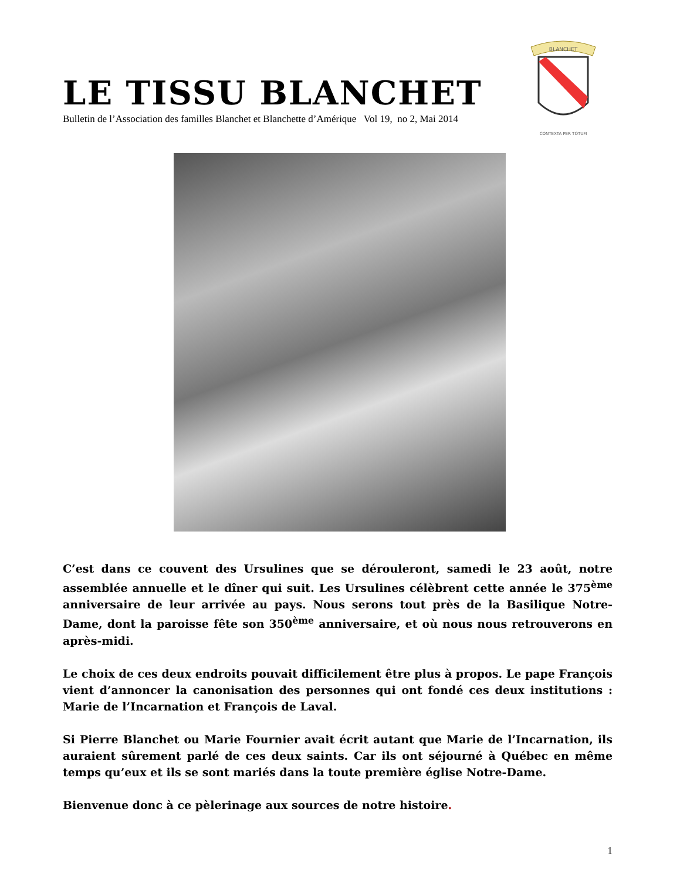LE TISSU BLANCHET
Bulletin de l’Association des familles Blanchet et Blanchette d’Amérique Vol 19, no 2, Mai 2014
BLANCHET
CONTEXTA PER TOTUM
C’est dans ce couvent des Ursulines que se dérouleront, samedi le 23 août, notre assemblée annuelle et le dîner qui suit. Les Ursulines célèbrent cette année le 375<sup>ème</sup> anniversaire de leur arrivée au pays. Nous serons tout près de la Basilique Notre-Dame, dont la paroisse fête son 350<sup>ème</sup> anniversaire, et où nous nous retrouverons en après-midi.
Le choix de ces deux endroits pouvait difficilement être plus à propos. Le pape François vient d’annoncer la canonisation des personnes qui ont fondé ces deux institutions : Marie de l’Incarnation et François de Laval.
Si Pierre Blanchet ou Marie Fournier avait écrit autant que Marie de l’Incarnation, ils auraient sûrement parlé de ces deux saints. Car ils ont séjourné à Québec en même temps qu’eux et ils se sont mariés dans la toute première église Notre-Dame.
Bienvenue donc à ce pèlerinage aux sources de notre histoire.
1